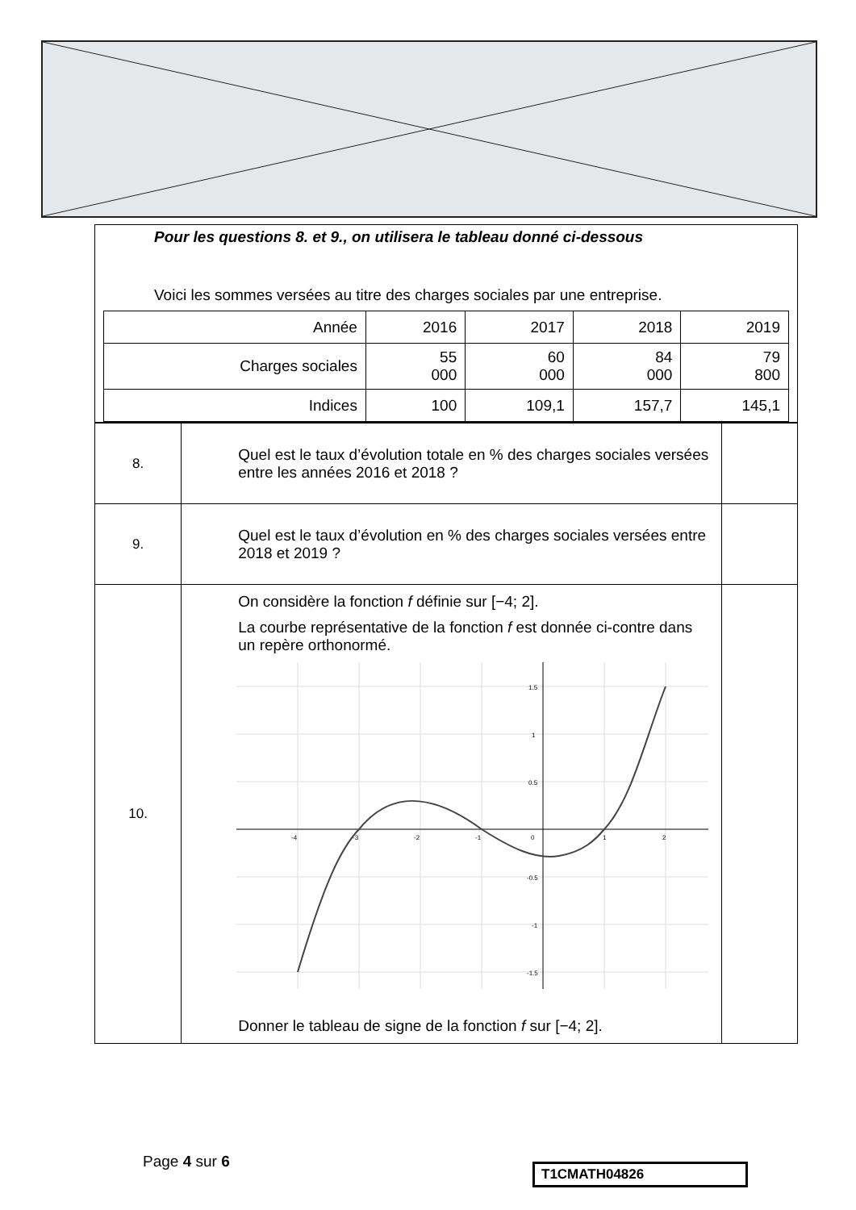Pour les questions 8. et 9., on utilisera le tableau donné ci-dessous
Voici les sommes versées au titre des charges sociales par une entreprise.
| Année | 2016 | 2017 | 2018 | 2019 |
| Charges sociales | 55 000 | 60 000 | 84 000 | 79 800 |
| Indices | 100 | 109,1 | 157,7 | 145,1 |
| 8. | Quel est le taux d’évolution totale en % des charges sociales versées entre les années 2016 et 2018 ? | |
| 9. | Quel est le taux d’évolution en % des charges sociales versées entre 2018 et 2019 ? | |
| 10. | On considère la fonction f définie sur [−4; 2]. La courbe représentative de la fonction f est donnée ci-contre dans un repère orthonormé. -4 -3 -2 -1 0 1 2 1.5 1 0.5 -0.5 -1 -1.5 Donner le tableau de signe de la fonction f sur [−4; 2]. | |
Page 4 sur 6 T1CMATH04826